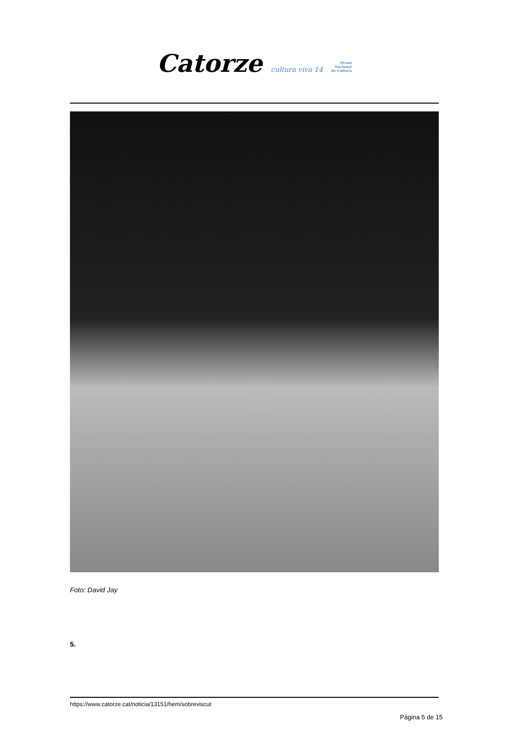Catorze cultura viva 14 Premi
Nacional
de Cultura
Foto: David Jay
5.
https://www.catorze.cat/noticia/13151/hem/sobreviscut
Pàgina 5 de 15